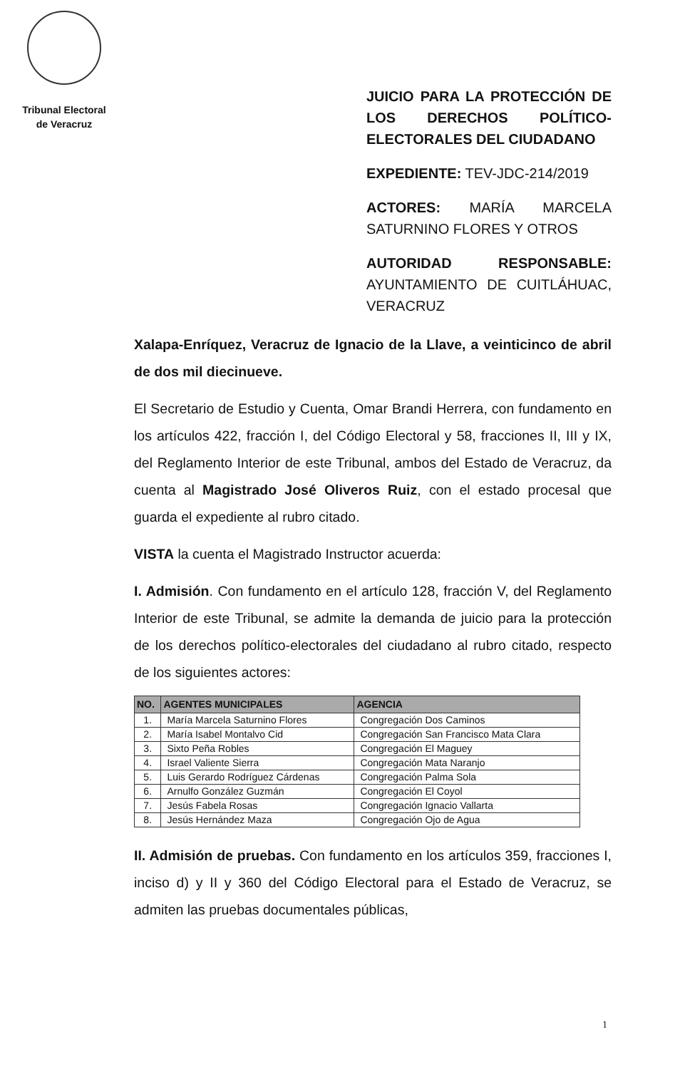Tribunal Electoral
de Veracruz
JUICIO PARA LA PROTECCIÓN DE LOS DERECHOS POLÍTICO-ELECTORALES DEL CIUDADANO
EXPEDIENTE: TEV-JDC-214/2019
ACTORES: MARÍA MARCELA SATURNINO FLORES Y OTROS
AUTORIDAD RESPONSABLE: AYUNTAMIENTO DE CUITLÁHUAC, VERACRUZ
Xalapa-Enríquez, Veracruz de Ignacio de la Llave, a veinticinco de abril de dos mil diecinueve.
El Secretario de Estudio y Cuenta, Omar Brandi Herrera, con fundamento en los artículos 422, fracción I, del Código Electoral y 58, fracciones II, III y IX, del Reglamento Interior de este Tribunal, ambos del Estado de Veracruz, da cuenta al Magistrado José Oliveros Ruiz, con el estado procesal que guarda el expediente al rubro citado.
VISTA la cuenta el Magistrado Instructor acuerda:
I. Admisión. Con fundamento en el artículo 128, fracción V, del Reglamento Interior de este Tribunal, se admite la demanda de juicio para la protección de los derechos político-electorales del ciudadano al rubro citado, respecto de los siguientes actores:
| NO. | AGENTES MUNICIPALES | AGENCIA |
| --- | --- | --- |
| 1. | María Marcela Saturnino Flores | Congregación Dos Caminos |
| 2. | María Isabel Montalvo Cid | Congregación San Francisco Mata Clara |
| 3. | Sixto Peña Robles | Congregación El Maguey |
| 4. | Israel Valiente Sierra | Congregación Mata Naranjo |
| 5. | Luis Gerardo Rodríguez Cárdenas | Congregación Palma Sola |
| 6. | Arnulfo González Guzmán | Congregación El Coyol |
| 7. | Jesús Fabela Rosas | Congregación Ignacio Vallarta |
| 8. | Jesús Hernández Maza | Congregación Ojo de Agua |
II. Admisión de pruebas. Con fundamento en los artículos 359, fracciones I, inciso d) y II y 360 del Código Electoral para el Estado de Veracruz, se admiten las pruebas documentales públicas,
1